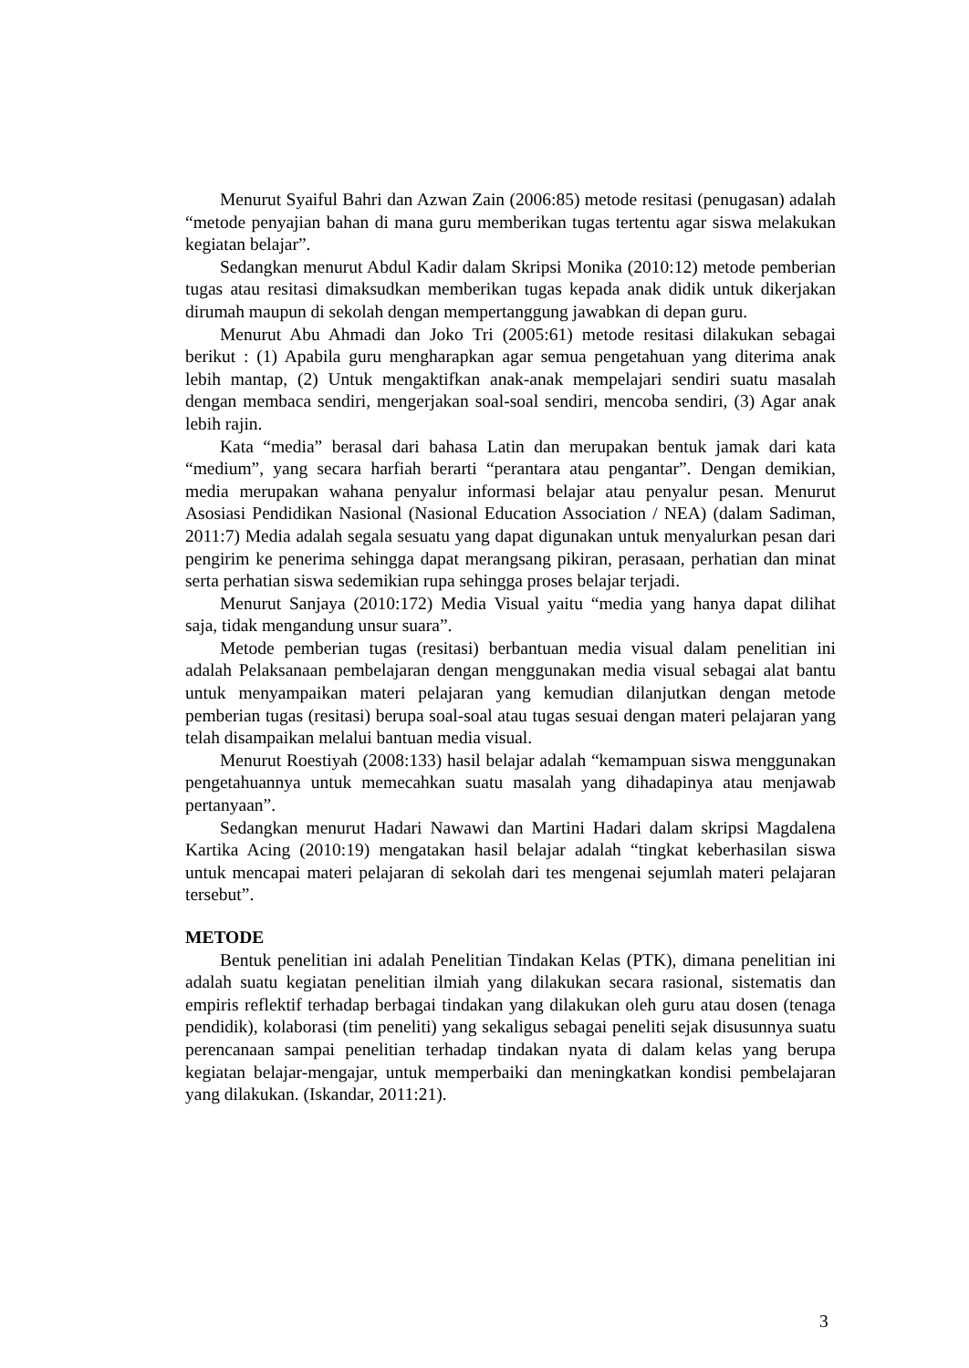Menurut Syaiful Bahri dan Azwan Zain (2006:85) metode resitasi (penugasan) adalah “metode penyajian bahan di mana guru memberikan tugas tertentu agar siswa melakukan kegiatan belajar”.
Sedangkan menurut Abdul Kadir dalam Skripsi Monika (2010:12) metode pemberian tugas atau resitasi dimaksudkan memberikan tugas kepada anak didik untuk dikerjakan dirumah maupun di sekolah dengan mempertanggung jawabkan di depan guru.
Menurut Abu Ahmadi dan Joko Tri (2005:61) metode resitasi dilakukan sebagai berikut : (1) Apabila guru mengharapkan agar semua pengetahuan yang diterima anak lebih mantap, (2) Untuk mengaktifkan anak-anak mempelajari sendiri suatu masalah dengan membaca sendiri, mengerjakan soal-soal sendiri, mencoba sendiri, (3) Agar anak lebih rajin.
Kata “media” berasal dari bahasa Latin dan merupakan bentuk jamak dari kata “medium”, yang secara harfiah berarti “perantara atau pengantar”. Dengan demikian, media merupakan wahana penyalur informasi belajar atau penyalur pesan. Menurut Asosiasi Pendidikan Nasional (Nasional Education Association / NEA) (dalam Sadiman, 2011:7) Media adalah segala sesuatu yang dapat digunakan untuk menyalurkan pesan dari pengirim ke penerima sehingga dapat merangsang pikiran, perasaan, perhatian dan minat serta perhatian siswa sedemikian rupa sehingga proses belajar terjadi.
Menurut Sanjaya (2010:172) Media Visual yaitu “media yang hanya dapat dilihat saja, tidak mengandung unsur suara”.
Metode pemberian tugas (resitasi) berbantuan media visual dalam penelitian ini adalah Pelaksanaan pembelajaran dengan menggunakan media visual sebagai alat bantu untuk menyampaikan materi pelajaran yang kemudian dilanjutkan dengan metode pemberian tugas (resitasi) berupa soal-soal atau tugas sesuai dengan materi pelajaran yang telah disampaikan melalui bantuan media visual.
Menurut Roestiyah (2008:133) hasil belajar adalah “kemampuan siswa menggunakan pengetahuannya untuk memecahkan suatu masalah yang dihadapinya atau menjawab pertanyaan”.
Sedangkan menurut Hadari Nawawi dan Martini Hadari dalam skripsi Magdalena Kartika Acing (2010:19) mengatakan hasil belajar adalah “tingkat keberhasilan siswa untuk mencapai materi pelajaran di sekolah dari tes mengenai sejumlah materi pelajaran tersebut”.
METODE
Bentuk penelitian ini adalah Penelitian Tindakan Kelas (PTK), dimana penelitian ini adalah suatu kegiatan penelitian ilmiah yang dilakukan secara rasional, sistematis dan empiris reflektif terhadap berbagai tindakan yang dilakukan oleh guru atau dosen (tenaga pendidik), kolaborasi (tim peneliti) yang sekaligus sebagai peneliti sejak disusunnya suatu perencanaan sampai penelitian terhadap tindakan nyata di dalam kelas yang berupa kegiatan belajar-mengajar, untuk memperbaiki dan meningkatkan kondisi pembelajaran yang dilakukan. (Iskandar, 2011:21).
3